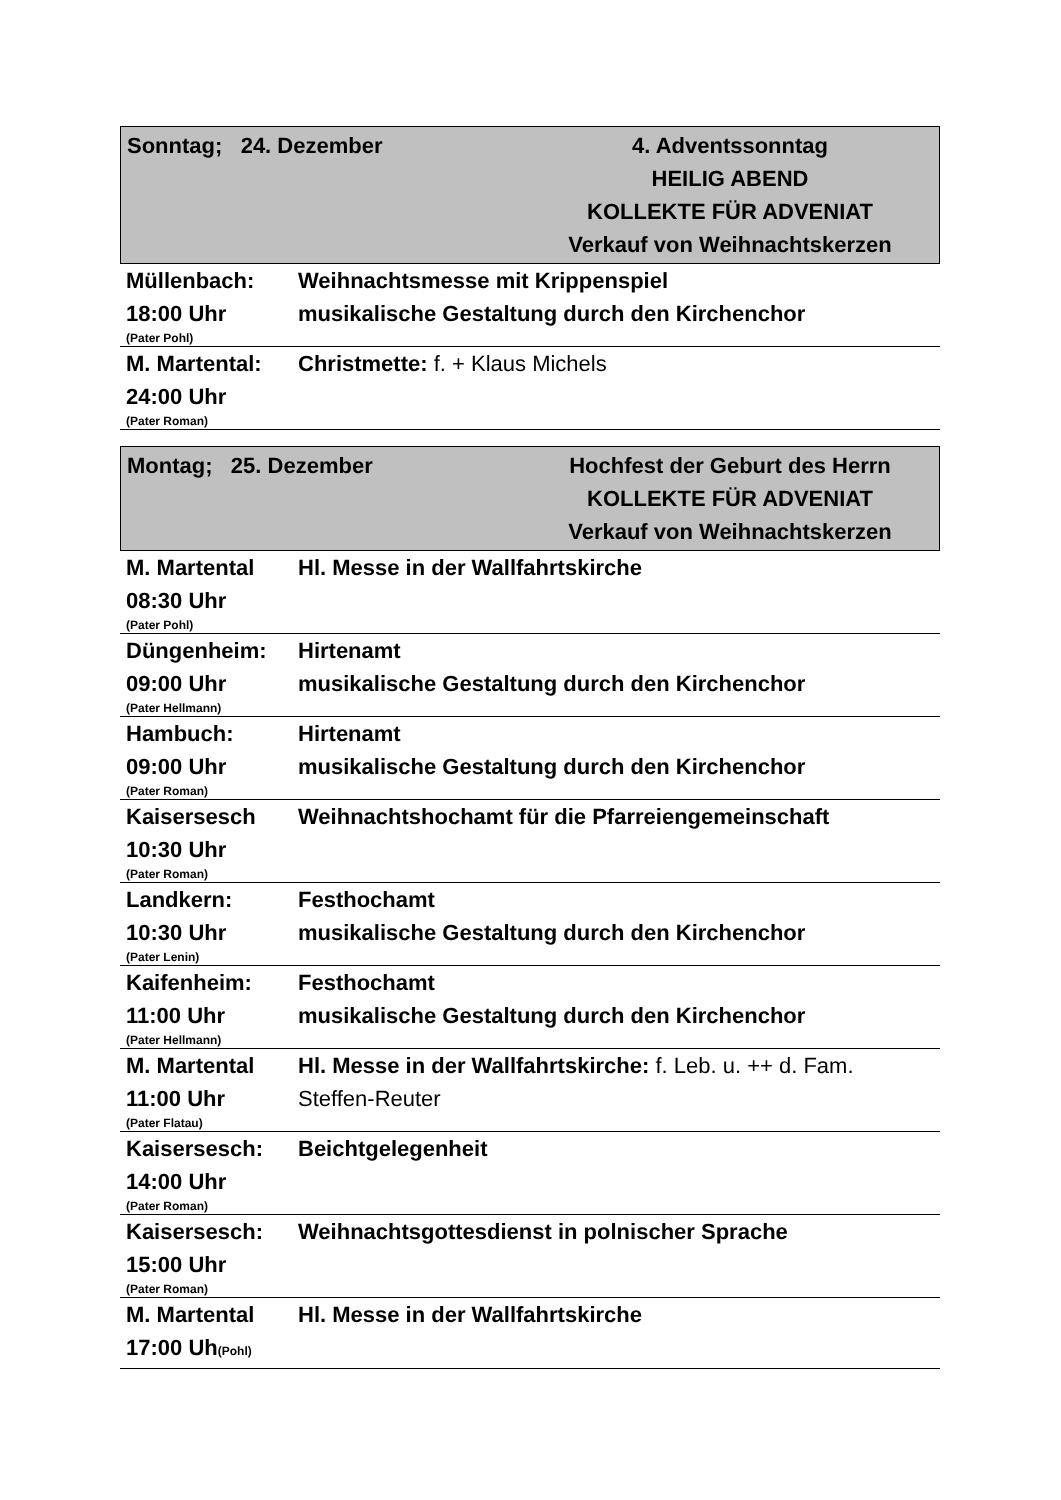Sonntag; 24. Dezember 4. Adventssonntag
HEILIG ABEND
KOLLEKTE FÜR ADVENIAT
Verkauf von Weihnachtskerzen
| Müllenbach: 18:00 Uhr (Pater Pohl) | Weihnachtsmesse mit Krippenspiel musikalische Gestaltung durch den Kirchenchor |
| M. Martental: 24:00 Uhr (Pater Roman) | Christmette: f. + Klaus Michels |
Montag; 25. Dezember Hochfest der Geburt des Herrn
KOLLEKTE FÜR ADVENIAT
Verkauf von Weihnachtskerzen
| M. Martental 08:30 Uhr (Pater Pohl) | Hl. Messe in der Wallfahrtskirche |
| Düngenheim: 09:00 Uhr (Pater Hellmann) | Hirtenamt musikalische Gestaltung durch den Kirchenchor |
| Hambuch: 09:00 Uhr (Pater Roman) | Hirtenamt musikalische Gestaltung durch den Kirchenchor |
| Kaisersesch 10:30 Uhr (Pater Roman) | Weihnachtshochamt für die Pfarreiengemeinschaft |
| Landkern: 10:30 Uhr (Pater Lenin) | Festhochamt musikalische Gestaltung durch den Kirchenchor |
| Kaifenheim: 11:00 Uhr (Pater Hellmann) | Festhochamt musikalische Gestaltung durch den Kirchenchor |
| M. Martental 11:00 Uhr (Pater Flatau) | Hl. Messe in der Wallfahrtskirche: f. Leb. u. ++ d. Fam. Steffen-Reuter |
| Kaisersesch: 14:00 Uhr (Pater Roman) | Beichtgelegenheit |
| Kaisersesch: 15:00 Uhr (Pater Roman) | Weihnachtsgottesdienst in polnischer Sprache |
| M. Martental 17:00 Uh (Pohl) | Hl. Messe in der Wallfahrtskirche |